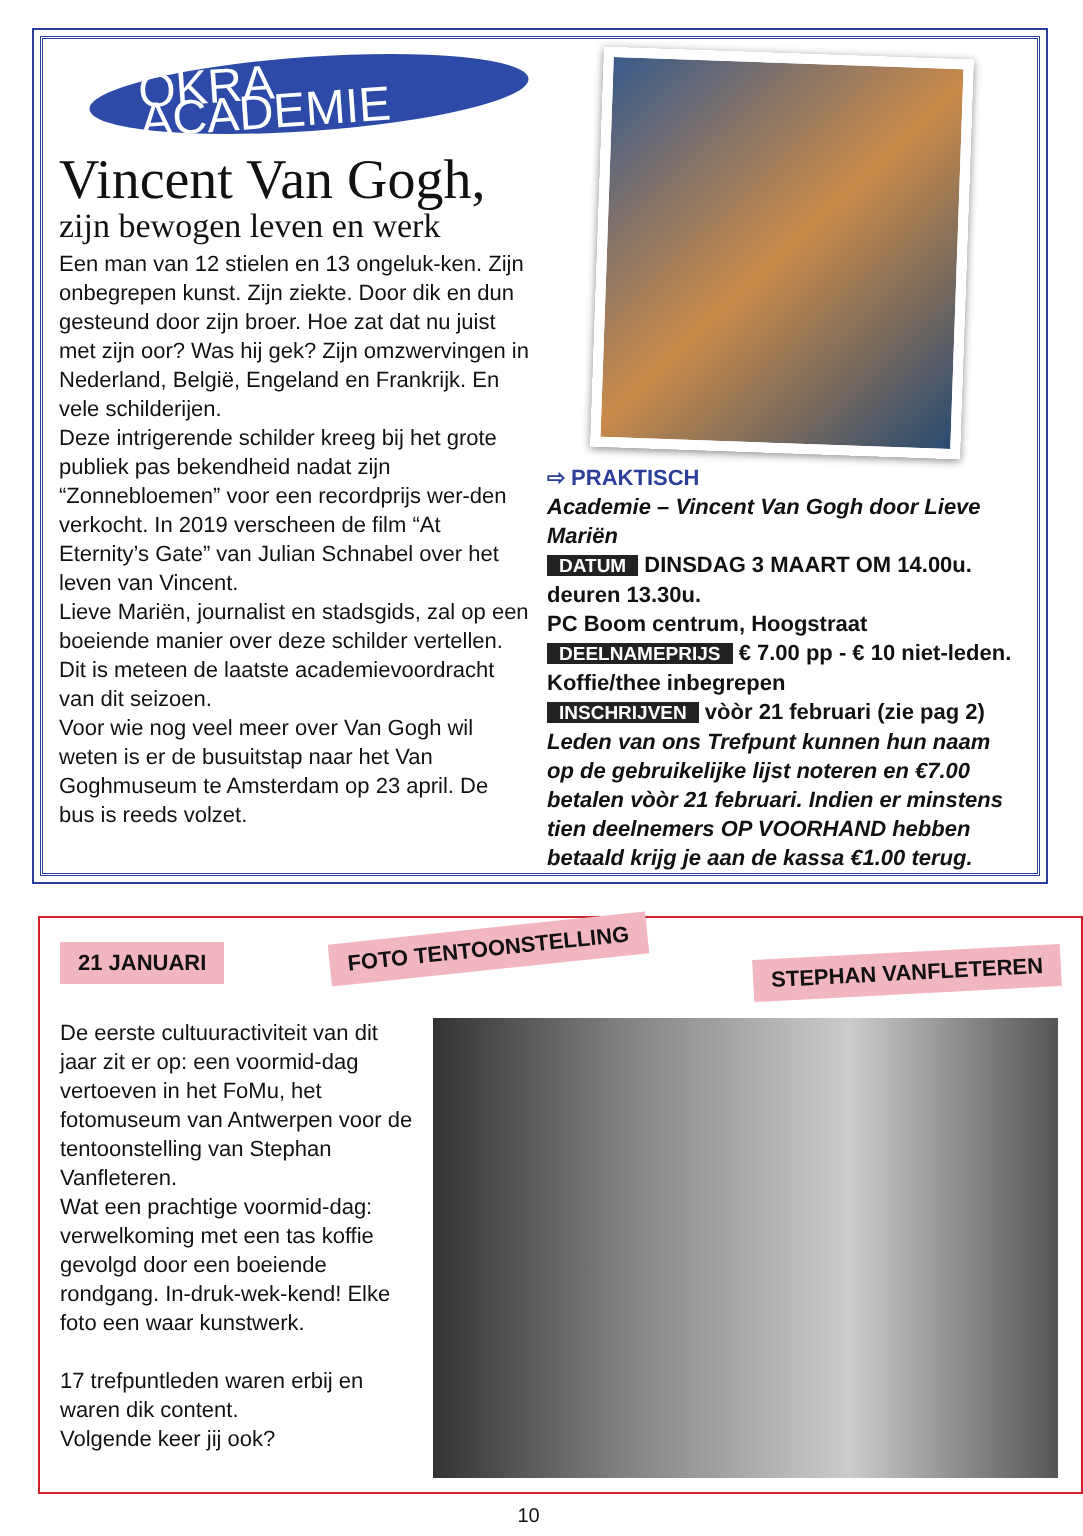OKRA ACADEMIE
Vincent Van Gogh,
zijn bewogen leven en werk
Een man van 12 stielen en 13 ongeluk-ken. Zijn onbegrepen kunst. Zijn ziekte. Door dik en dun gesteund door zijn broer. Hoe zat dat nu juist met zijn oor? Was hij gek? Zijn omzwervingen in Nederland, België, Engeland en Frankrijk. En vele schilderijen.
Deze intrigerende schilder kreeg bij het grote publiek pas bekendheid nadat zijn “Zonnebloemen” voor een recordprijs wer-den verkocht. In 2019 verscheen de film “At Eternity’s Gate” van Julian Schnabel over het leven van Vincent.
Lieve Mariën, journalist en stadsgids, zal op een boeiende manier over deze schilder vertellen. Dit is meteen de laatste academievoordracht van dit seizoen.
Voor wie nog veel meer over Van Gogh wil weten is er de busuitstap naar het Van Goghmuseum te Amsterdam op 23 april. De bus is reeds volzet.
⇨ PRAKTISCH
Academie – Vincent Van Gogh door Lieve Mariën
DATUM DINSDAG 3 MAART OM 14.00u. deuren 13.30u.
PC Boom centrum, Hoogstraat
DEELNAMEPRIJS € 7.00 pp - € 10 niet-leden. Koffie/thee inbegrepen
INSCHRIJVEN vòòr 21 februari (zie pag 2)
Leden van ons Trefpunt kunnen hun naam op de gebruikelijke lijst noteren en €7.00 betalen vòòr 21 februari. Indien er minstens tien deelnemers OP VOORHAND hebben betaald krijg je aan de kassa €1.00 terug.
21 JANUARI FOTO TENTOONSTELLING STEPHAN VANFLETEREN
De eerste cultuuractiviteit van dit jaar zit er op: een voormid-dag vertoeven in het FoMu, het fotomuseum van Antwerpen voor de tentoonstelling van Stephan Vanfleteren.
Wat een prachtige voormid-dag: verwelkoming met een tas koffie gevolgd door een boeiende rondgang. In-druk-wek-kend! Elke foto een waar kunstwerk.
17 trefpuntleden waren erbij en waren dik content.
Volgende keer jij ook?
10